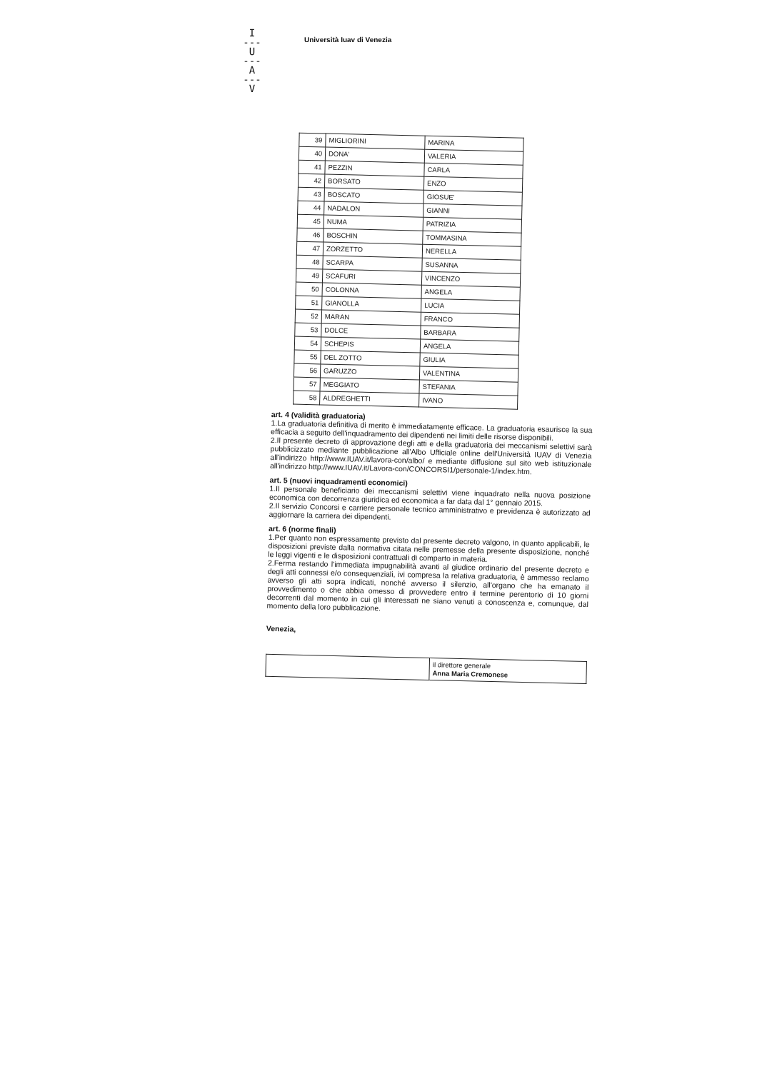I
---
U
---
A
---
V
Università Iuav di Venezia
| 39 | MIGLIORINI | MARINA |
| 40 | DONA' | VALERIA |
| 41 | PEZZIN | CARLA |
| 42 | BORSATO | ENZO |
| 43 | BOSCATO | GIOSUE' |
| 44 | NADALON | GIANNI |
| 45 | NUMA | PATRIZIA |
| 46 | BOSCHIN | TOMMASINA |
| 47 | ZORZETTO | NERELLA |
| 48 | SCARPA | SUSANNA |
| 49 | SCAFURI | VINCENZO |
| 50 | COLONNA | ANGELA |
| 51 | GIANOLLA | LUCIA |
| 52 | MARAN | FRANCO |
| 53 | DOLCE | BARBARA |
| 54 | SCHEPIS | ANGELA |
| 55 | DEL ZOTTO | GIULIA |
| 56 | GARUZZO | VALENTINA |
| 57 | MEGGIATO | STEFANIA |
| 58 | ALDREGHETTI | IVANO |
art. 4 (validità graduatoria)
1.La graduatoria definitiva di merito è immediatamente efficace. La graduatoria esaurisce la sua efficacia a seguito dell'inquadramento dei dipendenti nei limiti delle risorse disponibili.
2.Il presente decreto di approvazione degli atti e della graduatoria dei meccanismi selettivi sarà pubblicizzato mediante pubblicazione all'Albo Ufficiale online dell'Università IUAV di Venezia all'indirizzo http://www.IUAV.it/lavora-con/albo/ e mediante diffusione sul sito web istituzionale all'indirizzo http://www.IUAV.it/Lavora-con/CONCORSI1/personale-1/index.htm.
art. 5 (nuovi inquadramenti economici)
1.Il personale beneficiario dei meccanismi selettivi viene inquadrato nella nuova posizione economica con decorrenza giuridica ed economica a far data dal 1° gennaio 2015.
2.Il servizio Concorsi e carriere personale tecnico amministrativo e previdenza è autorizzato ad aggiornare la carriera dei dipendenti.
art. 6 (norme finali)
1.Per quanto non espressamente previsto dal presente decreto valgono, in quanto applicabili, le disposizioni previste dalla normativa citata nelle premesse della presente disposizione, nonché le leggi vigenti e le disposizioni contrattuali di comparto in materia.
2.Ferma restando l'immediata impugnabilità avanti al giudice ordinario del presente decreto e degli atti connessi e/o consequenziali, ivi compresa la relativa graduatoria, è ammesso reclamo avverso gli atti sopra indicati, nonché avverso il silenzio, all'organo che ha emanato il provvedimento o che abbia omesso di provvedere entro il termine perentorio di 10 giorni decorrenti dal momento in cui gli interessati ne siano venuti a conoscenza e, comunque, dal momento della loro pubblicazione.
Venezia,
| | il direttore generale Anna Maria Cremonese |